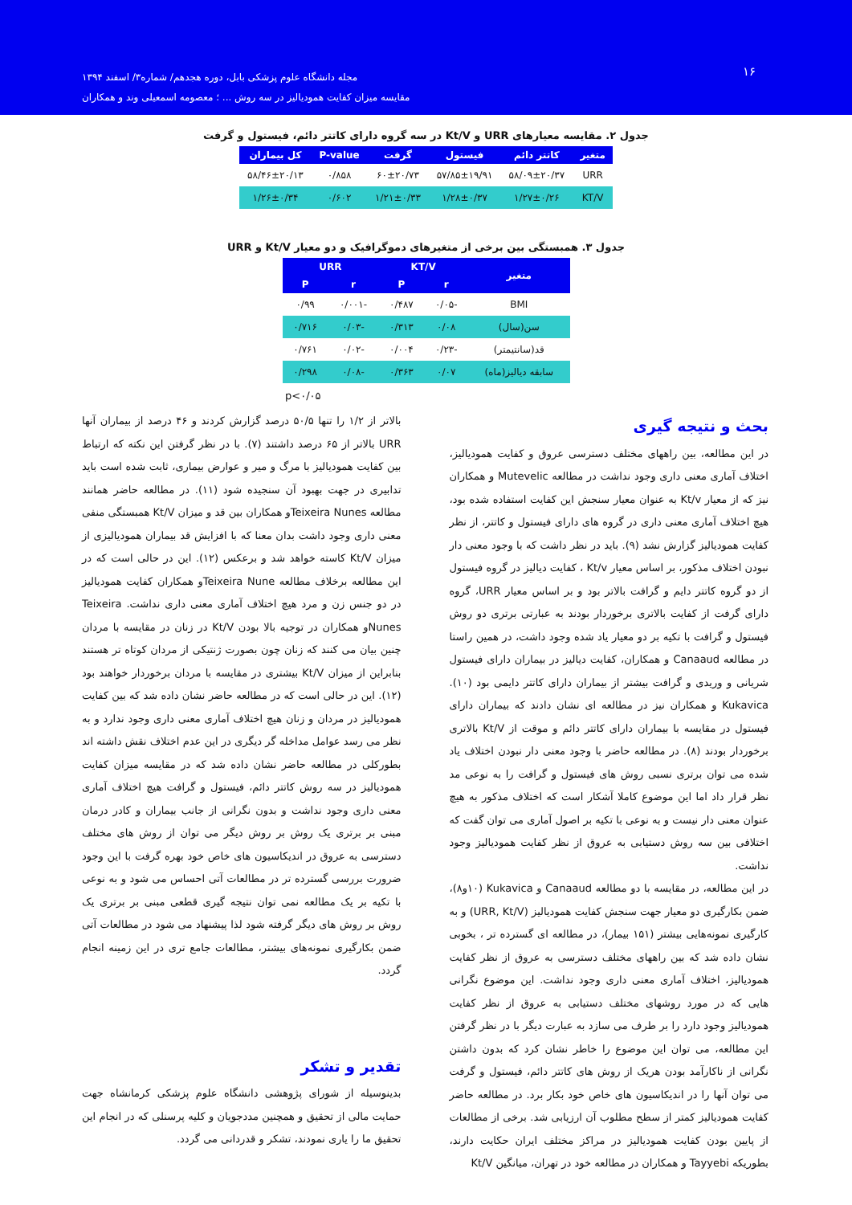۱۶
مجله دانشگاه علوم پزشکی بابل، دوره هجدهم/ شماره۳/ اسفند ۱۳۹۴
مقایسه میزان کفایت همودیالیز در سه روش ... ؛ معصومه اسمعیلی وند و همکاران
جدول ۲. مقایسه معیارهای URR و Kt/V در سه گروه دارای کاتتر دائم، فیستول و گرفت
| متغیر | کاتتر دائم | فیستول | گرفت | P-value | کل بیماران |
| --- | --- | --- | --- | --- | --- |
| URR | ۵۸/۰۹±۲۰/۳۷ | ۵۷/۸۵±۱۹/۹۱ | ۶۰±۲۰/۷۳ | ۰/۸۵۸ | ۵۸/۴۶±۲۰/۱۳ |
| KT/V | ۱/۲۷±۰/۲۶ | ۱/۲۸±۰/۳۷ | ۱/۲۱±۰/۳۳ | ۰/۶۰۲ | ۱/۲۶±۰/۳۴ |
جدول ۳. همبستگی بین برخی از متغیرهای دموگرافیک و دو معیار Kt/V و URR
| متغیر | KT/V | | URR | |
| --- | --- | --- | --- | --- |
| | r | P | r | P |
| BMI | -۰/۰۵ | ۰/۴۸۷ | -۰/۰۰۱ | ۰/۹۹ |
| سن(سال) | ۰/۰۸ | ۰/۳۱۳ | -۰/۰۳ | ۰/۷۱۶ |
| قد(سانتیمتر) | -۰/۲۳ | ۰/۰۰۴ | -۰/۰۲ | ۰/۷۶۱ |
| سابقه دیالیز(ماه) | ۰/۰۷ | ۰/۳۶۳ | -۰/۰۸ | ۰/۲۹۸ |
p<۰/۰۵
بحث و نتیجه گیری
در این مطالعه، بین راههای مختلف دسترسی عروق و کفایت همودیالیز، اختلاف آماری معنی داری وجود نداشت در مطالعه Mutevelic و همکاران نیز که از معیار Kt/v به عنوان معیار سنجش این کفایت استفاده شده بود، هیچ اختلاف آماری معنی داری در گروه های دارای فیستول و کاتتر، از نظر کفایت همودیالیز گزارش نشد (۹). باید در نظر داشت که با وجود معنی دار نبودن اختلاف مذکور، بر اساس معیار Kt/v ، کفایت دیالیز در گروه فیستول از دو گروه کاتتر دایم و گرافت بالاتر بود و بر اساس معیار URR، گروه دارای گرفت از کفایت بالاتری برخوردار بودند به عبارتی برتری دو روش فیستول و گرافت با تکیه بر دو معیار یاد شده وجود داشت، در همین راستا در مطالعه Canaaud و همکاران، کفایت دیالیز در بیماران دارای فیستول شریانی و وریدی و گرافت بیشتر از بیماران دارای کاتتر دایمی بود (۱۰). Kukavica و همکاران نیز در مطالعه ای نشان دادند که بیماران دارای فیستول در مقایسه با بیماران دارای کاتتر دائم و موقت از Kt/V بالاتری برخوردار بودند (۸). در مطالعه حاضر با وجود معنی دار نبودن اختلاف یاد شده می توان برتری نسبی روش های فیستول و گرافت را به نوعی مد نظر قرار داد اما این موضوع کاملا آشکار است که اختلاف مذکور به هیچ عنوان معنی دار نیست و به نوعی با تکیه بر اصول آماری می توان گفت که اختلافی بین سه روش دستیابی به عروق از نظر کفایت همودیالیز وجود نداشت.
در این مطالعه، در مقایسه با دو مطالعه Canaaud و Kukavica (۱۰و۸)، ضمن بکارگیری دو معیار جهت سنجش کفایت همودیالیز (URR, Kt/V) و به کارگیری نمونه‌هایی بیشتر (۱۵۱ بیمار)، در مطالعه ای گسترده تر ، بخوبی نشان داده شد که بین راههای مختلف دسترسی به عروق از نظر کفایت همودیالیز، اختلاف آماری معنی داری وجود نداشت. این موضوع نگرانی هایی که در مورد روشهای مختلف دستیابی به عروق از نظر کفایت همودیالیز وجود دارد را بر طرف می سازد به عبارت دیگر با در نظر گرفتن این مطالعه، می توان این موضوع را خاطر نشان کرد که بدون داشتن نگرانی از ناکارآمد بودن هریک از روش های کاتتر دائم، فیستول و گرفت می توان آنها را در اندیکاسیون های خاص خود بکار برد. در مطالعه حاضر کفایت همودیالیز کمتر از سطح مطلوب آن ارزیابی شد. برخی از مطالعات از پایین بودن کفایت همودیالیز در مراکز مختلف ایران حکایت دارند، بطوریکه Tayyebi و همکاران در مطالعه خود در تهران، میانگین Kt/V
بالاتر از ۱/۲ را تنها ۵۰/۵ درصد گزارش کردند و ۴۶ درصد از بیماران آنها URR بالاتر از ۶۵ درصد داشتند (۷). با در نظر گرفتن این نکته که ارتباط بین کفایت همودیالیز با مرگ و میر و عوارض بیماری، ثابت شده است باید تدابیری در جهت بهبود آن سنجیده شود (۱۱). در مطالعه حاضر همانند مطالعه Teixeira Nunesو همکاران بین قد و میزان Kt/V همبستگی منفی معنی داری وجود داشت بدان معنا که با افزایش قد بیماران همودیالیزی از میزان Kt/V کاسته خواهد شد و برعکس (۱۲). این در حالی است که در این مطالعه برخلاف مطالعه Teixeira Nuneو همکاران کفایت همودیالیز در دو جنس زن و مرد هیچ اختلاف آماری معنی داری نداشت. Teixeira Nunesو همکاران در توجیه بالا بودن Kt/V در زنان در مقایسه با مردان چنین بیان می کنند که زنان چون بصورت ژنتیکی از مردان کوتاه تر هستند بنابراین از میزان Kt/V بیشتری در مقایسه با مردان برخوردار خواهند بود (۱۲). این در حالی است که در مطالعه حاضر نشان داده شد که بین کفایت همودیالیز در مردان و زنان هیچ اختلاف آماری معنی داری وجود ندارد و به نظر می رسد عوامل مداخله گر دیگری در این عدم اختلاف نقش داشته اند بطورکلی در مطالعه حاضر نشان داده شد که در مقایسه میزان کفایت همودیالیز در سه روش کاتتر دائم، فیستول و گرافت هیچ اختلاف آماری معنی داری وجود نداشت و بدون نگرانی از جانب بیماران و کادر درمان مبنی بر برتری یک روش بر روش دیگر می توان از روش های مختلف دسترسی به عروق در اندیکاسیون های خاص خود بهره گرفت با این وجود ضرورت بررسی گسترده تر در مطالعات آتی احساس می شود و به نوعی با تکیه بر یک مطالعه نمی توان نتیجه گیری قطعی مبنی بر برتری یک روش بر روش های دیگر گرفته شود لذا پیشنهاد می شود در مطالعات آتی ضمن بکارگیری نمونه‌های بیشتر، مطالعات جامع تری در این زمینه انجام گردد.
تقدیر و تشکر
بدینوسیله از شورای پژوهشی دانشگاه علوم پزشکی کرمانشاه جهت حمایت مالی از تحقیق و همچنین مددجویان و کلیه پرسنلی که در انجام این تحقیق ما را یاری نمودند، تشکر و قدردانی می گردد.